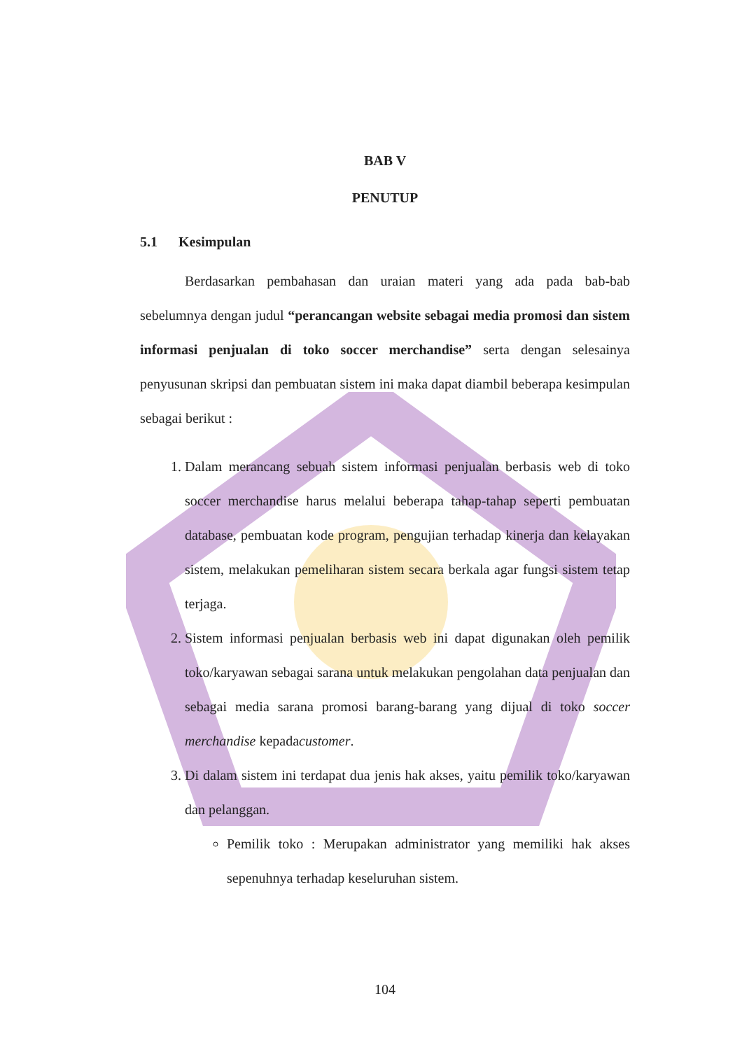BAB V
PENUTUP
5.1 Kesimpulan
Berdasarkan pembahasan dan uraian materi yang ada pada bab-bab sebelumnya dengan judul “perancangan website sebagai media promosi dan sistem informasi penjualan di toko soccer merchandise” serta dengan selesainya penyusunan skripsi dan pembuatan sistem ini maka dapat diambil beberapa kesimpulan sebagai berikut :
1. Dalam merancang sebuah sistem informasi penjualan berbasis web di toko soccer merchandise harus melalui beberapa tahap-tahap seperti pembuatan database, pembuatan kode program, pengujian terhadap kinerja dan kelayakan sistem, melakukan pemeliharan sistem secara berkala agar fungsi sistem tetap terjaga.
2. Sistem informasi penjualan berbasis web ini dapat digunakan oleh pemilik toko/karyawan sebagai sarana untuk melakukan pengolahan data penjualan dan sebagai media sarana promosi barang-barang yang dijual di toko soccer merchandise kepadacustomer.
3. Di dalam sistem ini terdapat dua jenis hak akses, yaitu pemilik toko/karyawan dan pelanggan.
Pemilik toko : Merupakan administrator yang memiliki hak akses sepenuhnya terhadap keseluruhan sistem.
104